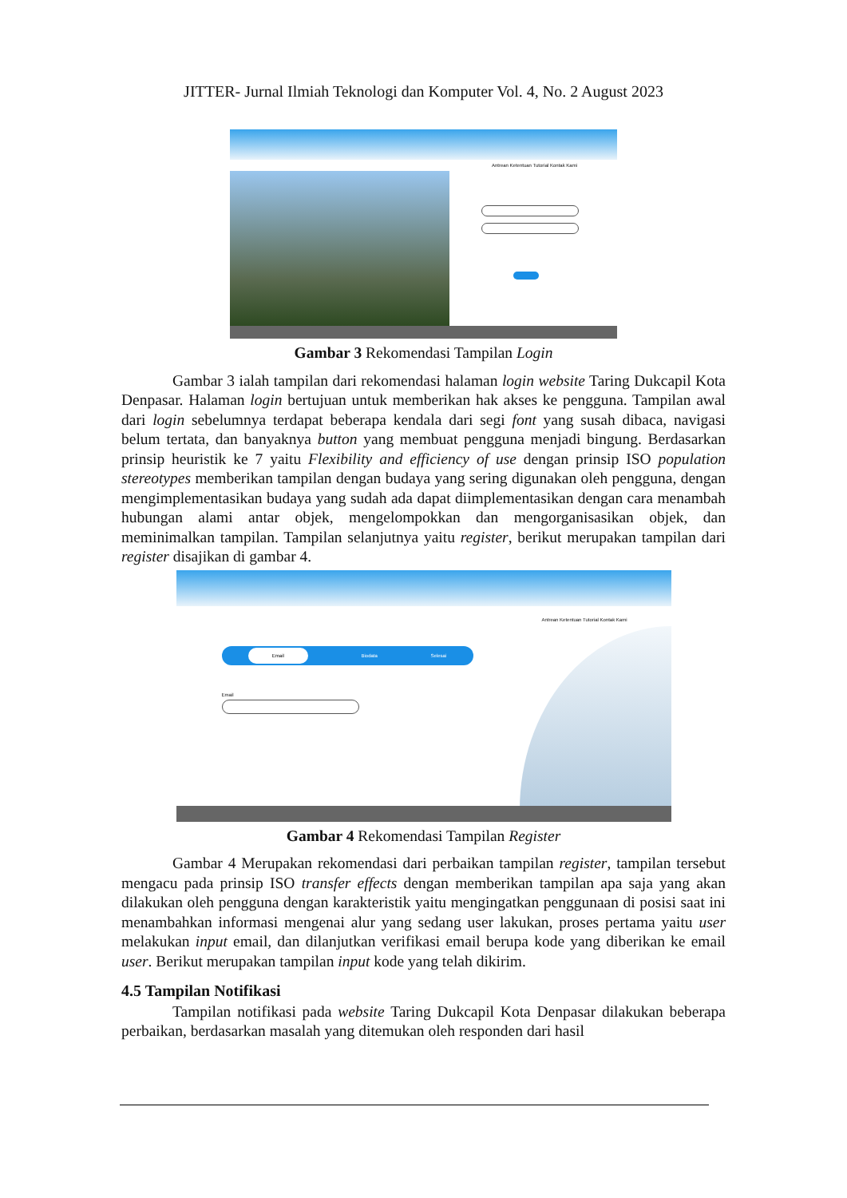JITTER- Jurnal Ilmiah Teknologi dan Komputer Vol. 4, No. 2 August 2023
Antrean Ketentuan Tutorial Kontak Kami
Gambar 3 Rekomendasi Tampilan Login
Gambar 3 ialah tampilan dari rekomendasi halaman login website Taring Dukcapil Kota Denpasar. Halaman login bertujuan untuk memberikan hak akses ke pengguna. Tampilan awal dari login sebelumnya terdapat beberapa kendala dari segi font yang susah dibaca, navigasi belum tertata, dan banyaknya button yang membuat pengguna menjadi bingung. Berdasarkan prinsip heuristik ke 7 yaitu Flexibility and efficiency of use dengan prinsip ISO population stereotypes memberikan tampilan dengan budaya yang sering digunakan oleh pengguna, dengan mengimplementasikan budaya yang sudah ada dapat diimplementasikan dengan cara menambah hubungan alami antar objek, mengelompokkan dan mengorganisasikan objek, dan meminimalkan tampilan. Tampilan selanjutnya yaitu register, berikut merupakan tampilan dari register disajikan di gambar 4.
Antrean Ketentuan Tutorial Kontak Kami
Email Biodata Selesai
Email
Gambar 4 Rekomendasi Tampilan Register
Gambar 4 Merupakan rekomendasi dari perbaikan tampilan register, tampilan tersebut mengacu pada prinsip ISO transfer effects dengan memberikan tampilan apa saja yang akan dilakukan oleh pengguna dengan karakteristik yaitu mengingatkan penggunaan di posisi saat ini menambahkan informasi mengenai alur yang sedang user lakukan, proses pertama yaitu user melakukan input email, dan dilanjutkan verifikasi email berupa kode yang diberikan ke email user. Berikut merupakan tampilan input kode yang telah dikirim.
4.5 Tampilan Notifikasi
Tampilan notifikasi pada website Taring Dukcapil Kota Denpasar dilakukan beberapa perbaikan, berdasarkan masalah yang ditemukan oleh responden dari hasil